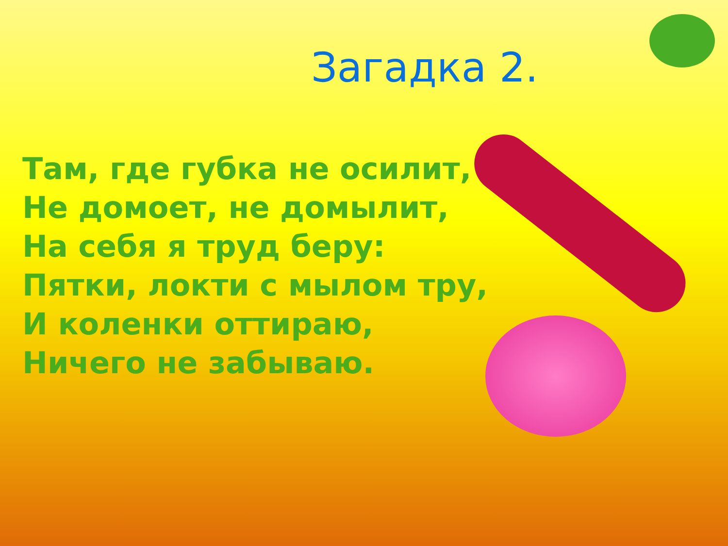Загадка 2.
Там, где губка не осилит,
Не домоет, не домылит,
На себя я труд беру:
Пятки, локти с мылом тру,
И коленки оттираю,
Ничего не забываю.